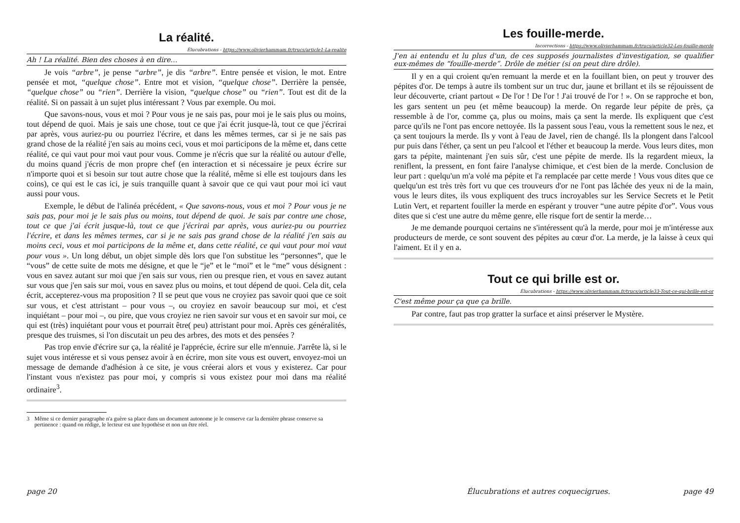La réalité.
Élucubrations - https://www.olivierhammam.fr/trucs/article1-La-realite
Ah ! La réalité. Bien des choses à en dire…
Je vois “arbre”, je pense “arbre”, je dis “arbre”. Entre pensée et vision, le mot. Entre pensée et mot, “quelque chose”. Entre mot et vision, “quelque chose”. Derrière la pensée, “quelque chose” ou “rien”. Derrière la vision, “quelque chose” ou “rien”. Tout est dit de la réalité. Si on passait à un sujet plus intéressant ? Vous par exemple. Ou moi.
Que savons-nous, vous et moi ? Pour vous je ne sais pas, pour moi je le sais plus ou moins, tout dépend de quoi. Mais je sais une chose, tout ce que j'ai écrit jusque-là, tout ce que j'écrirai par après, vous auriez-pu ou pourriez l'écrire, et dans les mêmes termes, car si je ne sais pas grand chose de la réalité j'en sais au moins ceci, vous et moi participons de la même et, dans cette réalité, ce qui vaut pour moi vaut pour vous. Comme je n'écris que sur la réalité ou autour d'elle, du moins quand j'écris de mon propre chef (en interaction et si nécessaire je peux écrire sur n'importe quoi et si besoin sur tout autre chose que la réalité, même si elle est toujours dans les coins), ce qui est le cas ici, je suis tranquille quant à savoir que ce qui vaut pour moi ici vaut aussi pour vous.
Exemple, le début de l'alinéa précédent, « Que savons-nous, vous et moi ? Pour vous je ne sais pas, pour moi je le sais plus ou moins, tout dépend de quoi. Je sais par contre une chose, tout ce que j'ai écrit jusque-là, tout ce que j'écrirai par après, vous auriez-pu ou pourriez l'écrire, et dans les mêmes termes, car si je ne sais pas grand chose de la réalité j'en sais au moins ceci, vous et moi participons de la même et, dans cette réalité, ce qui vaut pour moi vaut pour vous ». Un long début, un objet simple dès lors que l'on substitue les “personnes”, que le “vous” de cette suite de mots me désigne, et que le “je” et le “moi” et le “me” vous désignent : vous en savez autant sur moi que j'en sais sur vous, rien ou presque rien, et vous en savez autant sur vous que j'en sais sur moi, vous en savez plus ou moins, et tout dépend de quoi. Cela dit, cela écrit, accepterez-vous ma proposition ? Il se peut que vous ne croyiez pas savoir quoi que ce soit sur vous, et c'est attristant – pour vous –, ou croyiez en savoir beaucoup sur moi, et c'est inquiétant – pour moi –, ou pire, que vous croyiez ne rien savoir sur vous et en savoir sur moi, ce qui est (très) inquiétant pour vous et pourrait être( peu) attristant pour moi. Après ces généralités, presque des truismes, si l'on discutait un peu des arbres, des mots et des pensées ?
Pas trop envie d'écrire sur ça, la réalité je l'apprécie, écrire sur elle m'ennuie. J'arrête là, si le sujet vous intéresse et si vous pensez avoir à en écrire, mon site vous est ouvert, envoyez-moi un message de demande d'adhésion à ce site, je vous créerai alors et vous y existerez. Car pour l'instant vous n'existez pas pour moi, y compris si vous existez pour moi dans ma réalité ordinaire<sup>3</sup>.
3 Même si ce dernier paragraphe n'a guère sa place dans un document autonome je le conserve car la dernière phrase conserve sa pertinence : quand on rédige, le lecteur est une hypothèse et non un être réel.
page 20
Les fouille-merde.
Incorrections - https://www.olivierhammam.fr/trucs/article32-Les-fouille-merde
J'en ai entendu et lu plus d'un, de ces supposés journalistes d'investigation, se qualifier eux-mêmes de “fouille-merde”. Drôle de métier (si on peut dire drôle).
Il y en a qui croient qu'en remuant la merde et en la fouillant bien, on peut y trouver des pépites d'or. De temps à autre ils tombent sur un truc dur, jaune et brillant et ils se réjouissent de leur découverte, criant partout « De l'or ! De l'or ! J'ai trouvé de l'or ! ». On se rapproche et bon, les gars sentent un peu (et même beaucoup) la merde. On regarde leur pépite de près, ça ressemble à de l'or, comme ça, plus ou moins, mais ça sent la merde. Ils expliquent que c'est parce qu'ils ne l'ont pas encore nettoyée. Ils la passent sous l'eau, vous la remettent sous le nez, et ça sent toujours la merde. Ils y vont à l'eau de Javel, rien de changé. Ils la plongent dans l'alcool pur puis dans l'éther, ça sent un peu l'alcool et l'éther et beaucoup la merde. Vous leurs dites, mon gars ta pépite, maintenant j'en suis sûr, c'est une pépite de merde. Ils la regardent mieux, la reniflent, la pressent, en font faire l'analyse chimique, et c'est bien de la merde. Conclusion de leur part : quelqu'un m'a volé ma pépite et l'a remplacée par cette merde ! Vous vous dites que ce quelqu'un est très très fort vu que ces trouveurs d'or ne l'ont pas lâchée des yeux ni de la main, vous le leurs dites, ils vous expliquent des trucs incroyables sur les Service Secrets et le Petit Lutin Vert, et repartent fouiller la merde en espérant y trouver “une autre pépite d'or”. Vous vous dites que si c'est une autre du même genre, elle risque fort de sentir la merde…
Je me demande pourquoi certains ne s'intéressent qu'à la merde, pour moi je m'intéresse aux producteurs de merde, ce sont souvent des pépites au cœur d'or. La merde, je la laisse à ceux qui l'aiment. Et il y en a.
Tout ce qui brille est or.
Élucubrations - https://www.olivierhammam.fr/trucs/article33-Tout-ce-qui-brille-est-or
C'est même pour ça que ça brille.
Par contre, faut pas trop gratter la surface et ainsi préserver le Mystère.
Élucubrations et autres coquecigrues. page 49